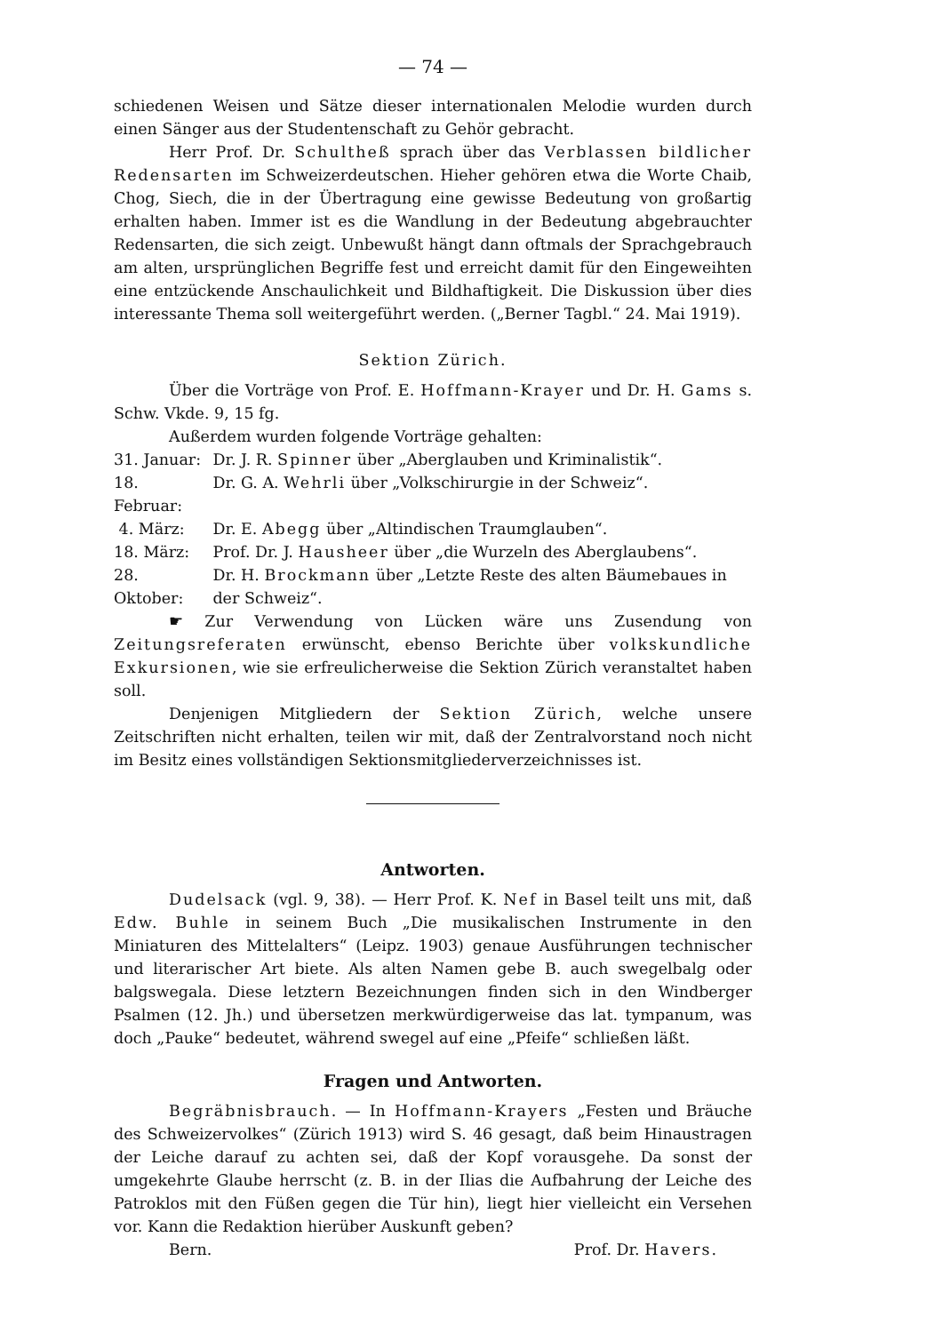— 74 —
schiedenen Weisen und Sätze dieser internationalen Melodie wurden durch einen Sänger aus der Studentenschaft zu Gehör gebracht.
Herr Prof. Dr. Schultheß sprach über das Verblassen bildlicher Redensarten im Schweizerdeutschen. Hieher gehören etwa die Worte Chaib, Chog, Siech, die in der Übertragung eine gewisse Bedeutung von großartig erhalten haben. Immer ist es die Wandlung in der Bedeutung abgebrauchter Redensarten, die sich zeigt. Unbewußt hängt dann oftmals der Sprachgebrauch am alten, ursprünglichen Begriffe fest und erreicht damit für den Eingeweihten eine entzückende Anschaulichkeit und Bildhaftigkeit. Die Diskussion über dies interessante Thema soll weitergeführt werden. („Berner Tagbl.“ 24. Mai 1919).
Sektion Zürich.
Über die Vorträge von Prof. E. Hoffmann-Krayer und Dr. H. Gams s. Schw. Vkde. 9, 15 fg.
Außerdem wurden folgende Vorträge gehalten:
| 31. Januar: | Dr. J. R. Spinner über „Aberglauben und Kriminalistik“. |
| 18. Februar: | Dr. G. A. Wehrli über „Volkschirurgie in der Schweiz“. |
| 4. März: | Dr. E. Abegg über „Altindischen Traumglauben“. |
| 18. März: | Prof. Dr. J. Hausheer über „die Wurzeln des Aberglaubens“. |
| 28. Oktober: | Dr. H. Brockmann über „Letzte Reste des alten Bäumebaues in der Schweiz“. |
☛ Zur Verwendung von Lücken wäre uns Zusendung von Zeitungsreferaten erwünscht, ebenso Berichte über volkskundliche Exkursionen, wie sie erfreulicherweise die Sektion Zürich veranstaltet haben soll.
Denjenigen Mitgliedern der Sektion Zürich, welche unsere Zeitschriften nicht erhalten, teilen wir mit, daß der Zentralvorstand noch nicht im Besitz eines vollständigen Sektionsmitgliederverzeichnisses ist.
Antworten.
Dudelsack (vgl. 9, 38). — Herr Prof. K. Nef in Basel teilt uns mit, daß Edw. Buhle in seinem Buch „Die musikalischen Instrumente in den Miniaturen des Mittelalters“ (Leipz. 1903) genaue Ausführungen technischer und literarischer Art biete. Als alten Namen gebe B. auch swegelbalg oder balgswegala. Diese letztern Bezeichnungen finden sich in den Windberger Psalmen (12. Jh.) und übersetzen merkwürdigerweise das lat. tympanum, was doch „Pauke“ bedeutet, während swegel auf eine „Pfeife“ schließen läßt.
Fragen und Antworten.
Begräbnisbrauch. — In Hoffmann-Krayers „Festen und Bräuche des Schweizervolkes“ (Zürich 1913) wird S. 46 gesagt, daß beim Hinaustragen der Leiche darauf zu achten sei, daß der Kopf vorausgehe. Da sonst der umgekehrte Glaube herrscht (z. B. in der Ilias die Aufbahrung der Leiche des Patroklos mit den Füßen gegen die Tür hin), liegt hier vielleicht ein Versehen vor. Kann die Redaktion hierüber Auskunft geben?
Bern. Prof. Dr. Havers.